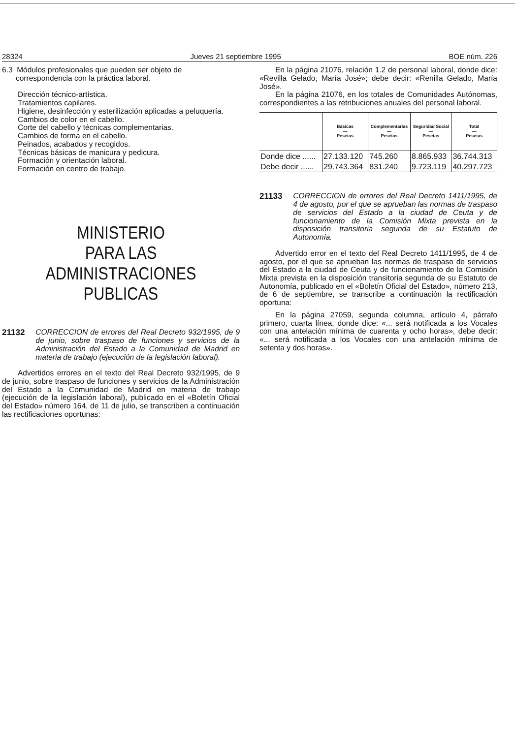28324 Jueves 21 septiembre 1995 BOE núm. 226
6.3 Módulos profesionales que pueden ser objeto de
correspondencia con la práctica laboral.
Dirección técnico-artística.
Tratamientos capilares.
Higiene, desinfección y esterilización aplicadas a peluquería.
Cambios de color en el cabello.
Corte del cabello y técnicas complementarias.
Cambios de forma en el cabello.
Peinados, acabados y recogidos.
Técnicas básicas de manicura y pedicura.
Formación y orientación laboral.
Formación en centro de trabajo.
MINISTERIO
PARA LAS ADMINISTRACIONES
PUBLICAS
21132 CORRECCION de errores del Real Decreto 932/1995, de 9 de junio, sobre traspaso de funciones y servicios de la Administración del Estado a la Comunidad de Madrid en materia de trabajo (ejecución de la legislación laboral).
Advertidos errores en el texto del Real Decreto 932/1995, de 9 de junio, sobre traspaso de funciones y servicios de la Administración del Estado a la Comunidad de Madrid en materia de trabajo (ejecución de la legislación laboral), publicado en el «Boletín Oficial del Estado» número 164, de 11 de julio, se transcriben a continuación las rectificaciones oportunas:
En la página 21076, relación 1.2 de personal laboral, donde dice: «Revilla Gelado, María José»; debe decir: «Renilla Gelado, María José».
En la página 21076, en los totales de Comunidades Autónomas, correspondientes a las retribuciones anuales del personal laboral.
| | Básicas — Pesetas | Complementarias — Pesetas | Seguridad Social — Pesetas | Total — Pesetas |
| --- | --- | --- | --- | --- |
| Donde dice ...... | 27.133.120 | 745.260 | 8.865.933 | 36.744.313 |
| Debe decir ...... | 29.743.364 | 831.240 | 9.723.119 | 40.297.723 |
21133 CORRECCION de errores del Real Decreto 1411/1995, de 4 de agosto, por el que se aprueban las normas de traspaso de servicios del Estado a la ciudad de Ceuta y de funcionamiento de la Comisión Mixta prevista en la disposición transitoria segunda de su Estatuto de Autonomía.
Advertido error en el texto del Real Decreto 1411/1995, de 4 de agosto, por el que se aprueban las normas de traspaso de servicios del Estado a la ciudad de Ceuta y de funcionamiento de la Comisión Mixta prevista en la disposición transitoria segunda de su Estatuto de Autonomía, publicado en el «Boletín Oficial del Estado», número 213, de 6 de septiembre, se transcribe a continuación la rectificación oportuna:
En la página 27059, segunda columna, artículo 4, párrafo primero, cuarta línea, donde dice: «... será notificada a los Vocales con una antelación mínima de cuarenta y ocho horas», debe decir: «... será notificada a los Vocales con una antelación mínima de setenta y dos horas».